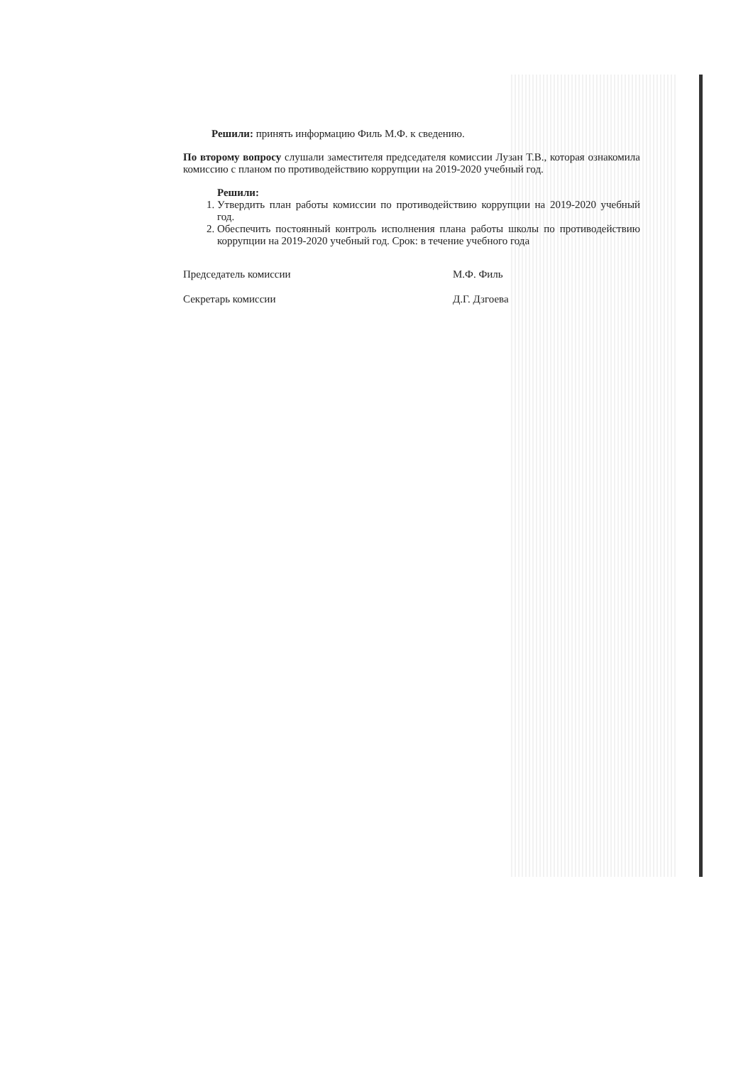Решили: принять информацию Филь М.Ф. к сведению.
По второму вопросу слушали заместителя председателя комиссии Лузан Т.В., которая ознакомила комиссию с планом по противодействию коррупции на 2019-2020 учебный год.
Решили:
1. Утвердить план работы комиссии по противодействию коррупции на 2019-2020 учебный год.
2. Обеспечить постоянный контроль исполнения плана работы школы по противодействию коррупции на 2019-2020 учебный год. Срок: в течение учебного года
Председатель комиссии М.Ф. Филь
Секретарь комиссии Д.Г. Дзгоева